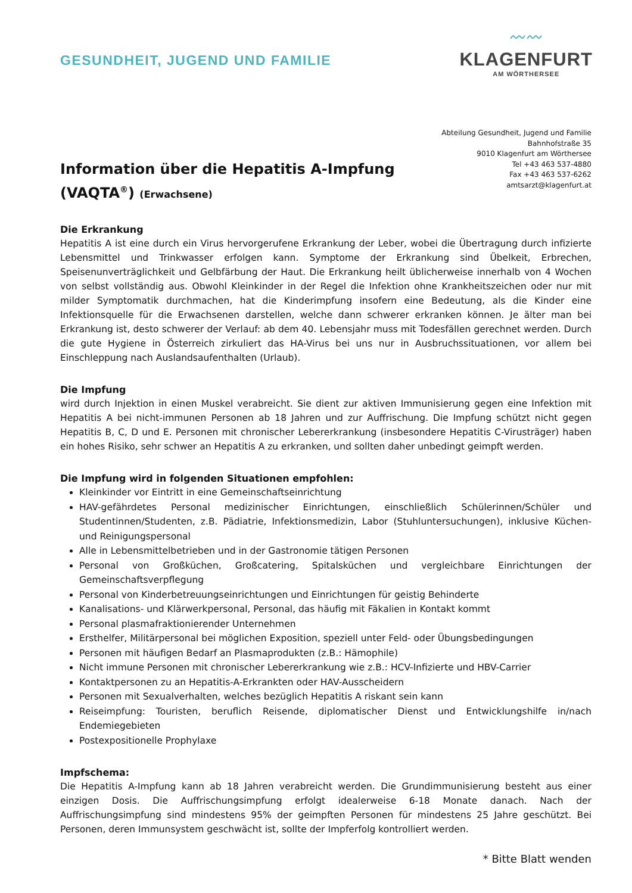GESUNDHEIT, JUGEND UND FAMILIE
〰〰
KLAGENFURT
AM WÖRTHERSEE
Information über die Hepatitis A-Impfung
(VAQTA<sup>®</sup>) (Erwachsene)
Abteilung Gesundheit, Jugend und Familie
Bahnhofstraße 35
9010 Klagenfurt am Wörthersee
Tel +43 463 537-4880
Fax +43 463 537-6262
amtsarzt@klagenfurt.at
Die Erkrankung
Hepatitis A ist eine durch ein Virus hervorgerufene Erkrankung der Leber, wobei die Übertragung durch infizierte Lebensmittel und Trinkwasser erfolgen kann. Symptome der Erkrankung sind Übelkeit, Erbrechen, Speisenunverträglichkeit und Gelbfärbung der Haut. Die Erkrankung heilt üblicherweise innerhalb von 4 Wochen von selbst vollständig aus. Obwohl Kleinkinder in der Regel die Infektion ohne Krankheitszeichen oder nur mit milder Symptomatik durchmachen, hat die Kinderimpfung insofern eine Bedeutung, als die Kinder eine Infektionsquelle für die Erwachsenen darstellen, welche dann schwerer erkranken können. Je älter man bei Erkrankung ist, desto schwerer der Verlauf: ab dem 40. Lebensjahr muss mit Todesfällen gerechnet werden. Durch die gute Hygiene in Österreich zirkuliert das HA-Virus bei uns nur in Ausbruchssituationen, vor allem bei Einschleppung nach Auslandsaufenthalten (Urlaub).
Die Impfung
wird durch Injektion in einen Muskel verabreicht. Sie dient zur aktiven Immunisierung gegen eine Infektion mit Hepatitis A bei nicht-immunen Personen ab 18 Jahren und zur Auffrischung. Die Impfung schützt nicht gegen Hepatitis B, C, D und E. Personen mit chronischer Lebererkrankung (insbesondere Hepatitis C-Virusträger) haben ein hohes Risiko, sehr schwer an Hepatitis A zu erkranken, und sollten daher unbedingt geimpft werden.
Die Impfung wird in folgenden Situationen empfohlen:
Kleinkinder vor Eintritt in eine Gemeinschaftseinrichtung
HAV-gefährdetes Personal medizinischer Einrichtungen, einschließlich Schülerinnen/Schüler und Studentinnen/Studenten, z.B. Pädiatrie, Infektionsmedizin, Labor (Stuhluntersuchungen), inklusive Küchen- und Reinigungspersonal
Alle in Lebensmittelbetrieben und in der Gastronomie tätigen Personen
Personal von Großküchen, Großcatering, Spitalsküchen und vergleichbare Einrichtungen der Gemeinschaftsverpflegung
Personal von Kinderbetreuungseinrichtungen und Einrichtungen für geistig Behinderte
Kanalisations- und Klärwerkpersonal, Personal, das häufig mit Fäkalien in Kontakt kommt
Personal plasmafraktionierender Unternehmen
Ersthelfer, Militärpersonal bei möglichen Exposition, speziell unter Feld- oder Übungsbedingungen
Personen mit häufigen Bedarf an Plasmaprodukten (z.B.: Hämophile)
Nicht immune Personen mit chronischer Lebererkrankung wie z.B.: HCV-Infizierte und HBV-Carrier
Kontaktpersonen zu an Hepatitis-A-Erkrankten oder HAV-Ausscheidern
Personen mit Sexualverhalten, welches bezüglich Hepatitis A riskant sein kann
Reiseimpfung: Touristen, beruflich Reisende, diplomatischer Dienst und Entwicklungshilfe in/nach Endemiegebieten
Postexpositionelle Prophylaxe
Impfschema:
Die Hepatitis A-Impfung kann ab 18 Jahren verabreicht werden. Die Grundimmunisierung besteht aus einer einzigen Dosis. Die Auffrischungsimpfung erfolgt idealerweise 6-18 Monate danach. Nach der Auffrischungsimpfung sind mindestens 95% der geimpften Personen für mindestens 25 Jahre geschützt. Bei Personen, deren Immunsystem geschwächt ist, sollte der Impferfolg kontrolliert werden.
* Bitte Blatt wenden